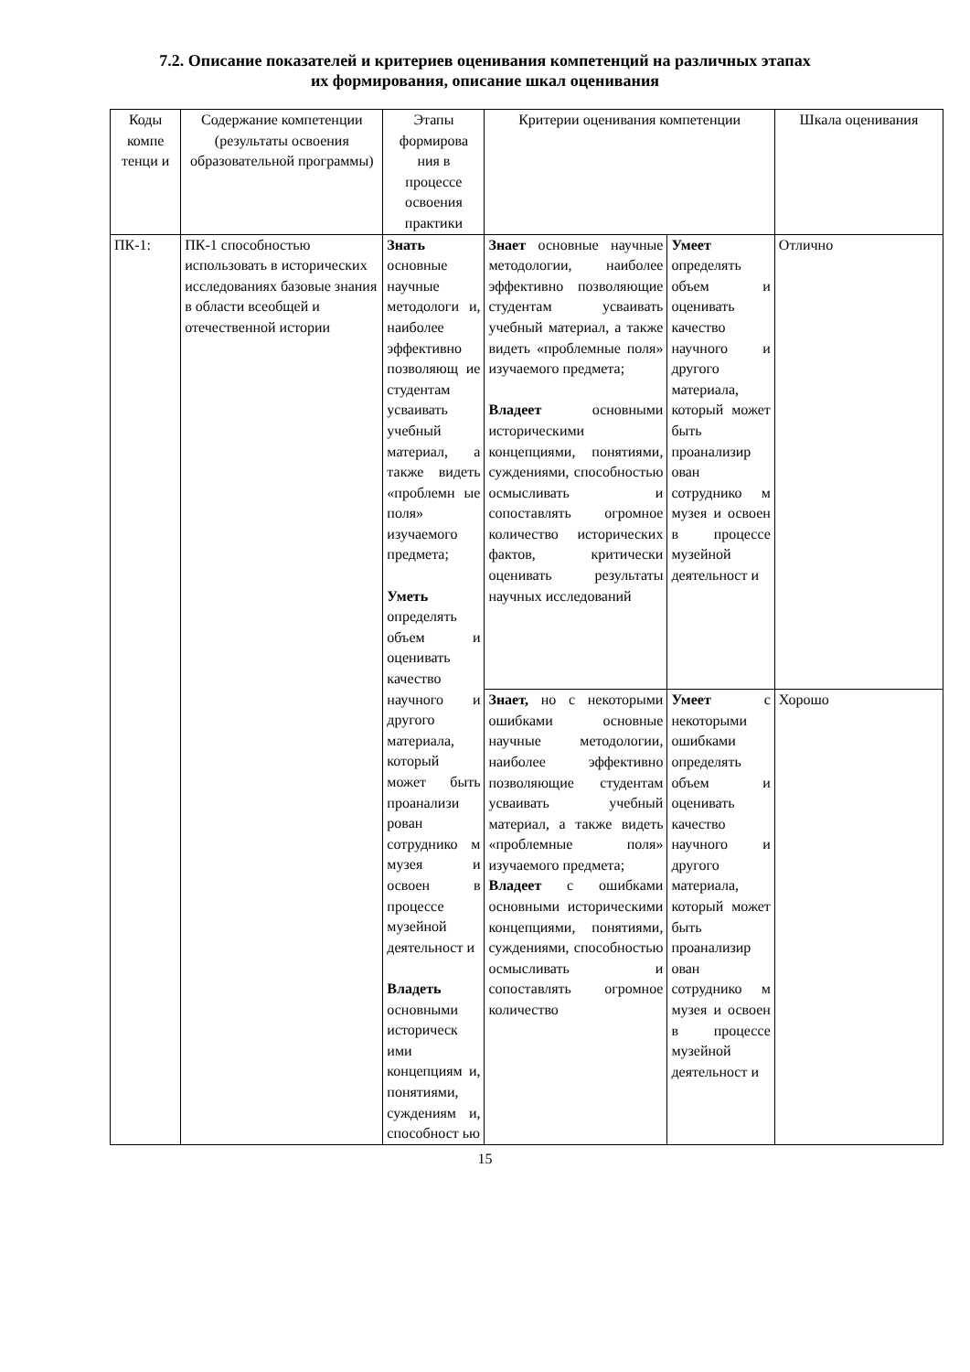7.2. Описание показателей и критериев оценивания компетенций на различных этапах
их формирования, описание шкал оценивания
| Коды компе тенци и | Содержание компетенции (результаты освоения образовательной программы) | Этапы формирова ния в процессе освоения практики | Критерии оценивания компетенции | | Шкала оценивания |
| ПК-1: | ПК-1 способностью использовать в исторических исследованиях базовые знания в области всеобщей и отечественной истории | Знать основные научные методологи и, наиболее эффективно позволяющ ие студентам усваивать учебный материал, а также видеть «проблемн ые поля» изучаемого предмета; Уметь определять объем и оценивать качество научного и другого материала, который может быть проанализи рован сотруднико м музея и освоен в процессе музейной деятельност и Владеть основными историческ ими концепциям и, понятиями, суждениям и, способност ью | Знает основные научные методологии, наиболее эффективно позволяющие студентам усваивать учебный материал, а также видеть «проблемные поля» изучаемого предмета; Владеет основными историческими концепциями, понятиями, суждениями, способностью осмысливать и сопоставлять огромное количество исторических фактов, критически оценивать результаты научных исследований | Умеет определять объем и оценивать качество научного и другого материала, который может быть проанализир ован сотруднико м музея и освоен в процессе музейной деятельност и | Отлично |
| | | | Знает, но с некоторыми ошибками основные научные методологии, наиболее эффективно позволяющие студентам усваивать учебный материал, а также видеть «проблемные поля» изучаемого предмета; Владеет с ошибками основными историческими концепциями, понятиями, суждениями, способностью осмысливать и сопоставлять огромное количество | Умеет с некоторыми ошибками определять объем и оценивать качество научного и другого материала, который может быть проанализир ован сотруднико м музея и освоен в процессе музейной деятельност и | Хорошо |
15